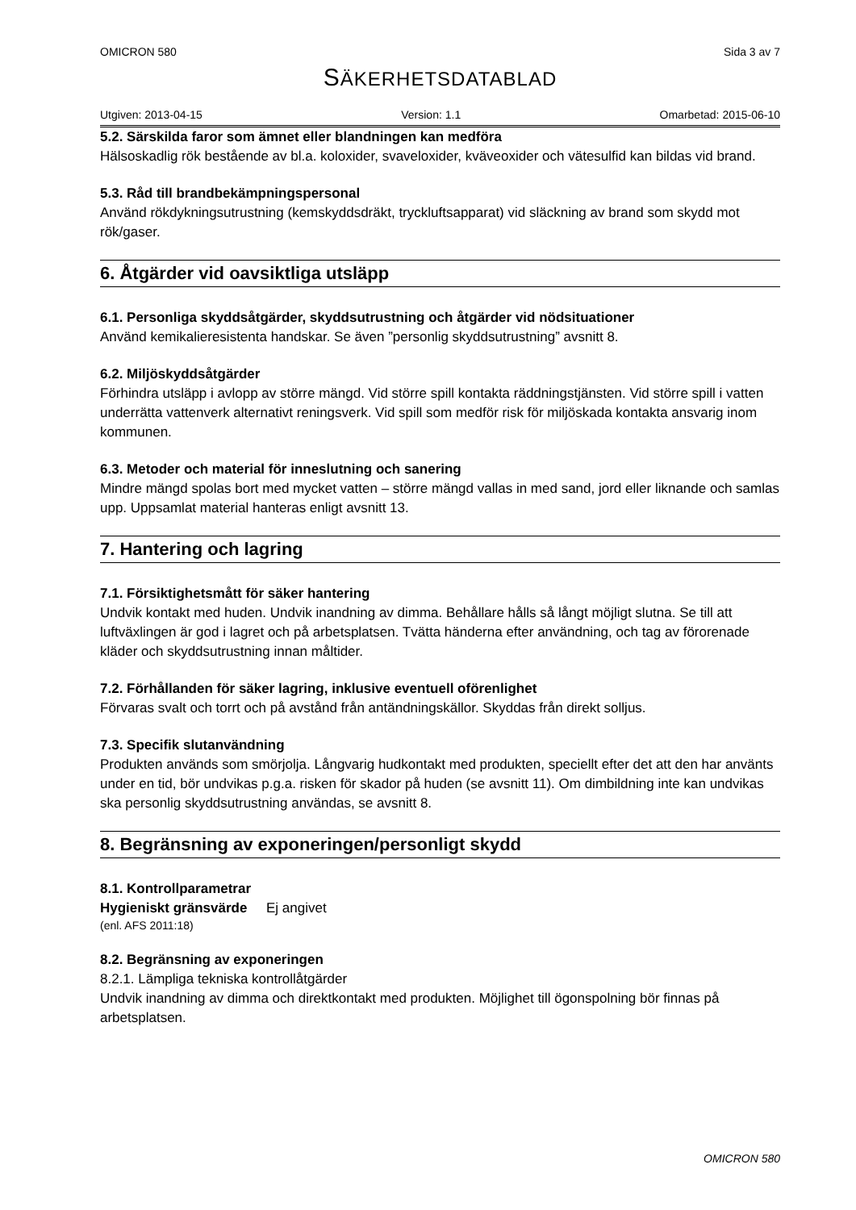OMICRON 580 Sida 3 av 7
SÄKERHETSDATABLAD
Utgiven: 2013-04-15 Version: 1.1 Omarbetad: 2015-06-10
5.2. Särskilda faror som ämnet eller blandningen kan medföra
Hälsoskadlig rök bestående av bl.a. koloxider, svaveloxider, kväveoxider och vätesulfid kan bildas vid brand.
5.3. Råd till brandbekämpningspersonal
Använd rökdykningsutrustning (kemskyddsdräkt, tryckluftsapparat) vid släckning av brand som skydd mot rök/gaser.
6. Åtgärder vid oavsiktliga utsläpp
6.1. Personliga skyddsåtgärder, skyddsutrustning och åtgärder vid nödsituationer
Använd kemikalieresistenta handskar. Se även ”personlig skyddsutrustning” avsnitt 8.
6.2. Miljöskyddsåtgärder
Förhindra utsläpp i avlopp av större mängd. Vid större spill kontakta räddningstjänsten. Vid större spill i vatten underrätta vattenverk alternativt reningsverk. Vid spill som medför risk för miljöskada kontakta ansvarig inom kommunen.
6.3. Metoder och material för inneslutning och sanering
Mindre mängd spolas bort med mycket vatten – större mängd vallas in med sand, jord eller liknande och samlas upp. Uppsamlat material hanteras enligt avsnitt 13.
7. Hantering och lagring
7.1. Försiktighetsmått för säker hantering
Undvik kontakt med huden. Undvik inandning av dimma. Behållare hålls så långt möjligt slutna. Se till att luftväxlingen är god i lagret och på arbetsplatsen. Tvätta händerna efter användning, och tag av förorenade kläder och skyddsutrustning innan måltider.
7.2. Förhållanden för säker lagring, inklusive eventuell oförenlighet
Förvaras svalt och torrt och på avstånd från antändningskällor. Skyddas från direkt solljus.
7.3. Specifik slutanvändning
Produkten används som smörjolja. Långvarig hudkontakt med produkten, speciellt efter det att den har använts under en tid, bör undvikas p.g.a. risken för skador på huden (se avsnitt 11). Om dimbildning inte kan undvikas ska personlig skyddsutrustning användas, se avsnitt 8.
8. Begränsning av exponeringen/personligt skydd
8.1. Kontrollparametrar
Hygieniskt gränsvärde Ej angivet
(enl. AFS 2011:18)
8.2. Begränsning av exponeringen
8.2.1. Lämpliga tekniska kontrollåtgärder
Undvik inandning av dimma och direktkontakt med produkten. Möjlighet till ögonspolning bör finnas på arbetsplatsen.
OMICRON 580